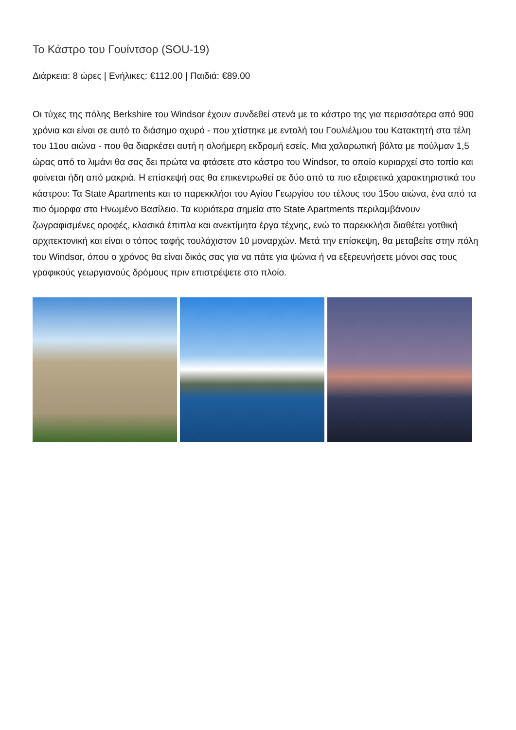Το Κάστρο του Γουίντσορ (SOU-19)
Διάρκεια: 8 ώρες | Ενήλικες: €112.00 | Παιδιά: €89.00
Οι τύχες της πόλης Berkshire του Windsor έχουν συνδεθεί στενά με το κάστρο της για περισσότερα από 900 χρόνια και είναι σε αυτό το διάσημο οχυρό - που χτίστηκε με εντολή του Γουλιέλμου του Κατακτητή στα τέλη του 11ου αιώνα - που θα διαρκέσει αυτή η ολοήμερη εκδρομή εσείς. Μια χαλαρωτική βόλτα με πούλμαν 1,5 ώρας από το λιμάνι θα σας δει πρώτα να φτάσετε στο κάστρο του Windsor, το οποίο κυριαρχεί στο τοπίο και φαίνεται ήδη από μακριά. Η επίσκεψή σας θα επικεντρωθεί σε δύο από τα πιο εξαιρετικά χαρακτηριστικά του κάστρου: Τα State Apartments και το παρεκκλήσι του Αγίου Γεωργίου του τέλους του 15ου αιώνα, ένα από τα πιο όμορφα στο Ηνωμένο Βασίλειο. Τα κυριότερα σημεία στο State Apartments περιλαμβάνουν ζωγραφισμένες οροφές, κλασικά έπιπλα και ανεκτίμητα έργα τέχνης, ενώ το παρεκκλήσι διαθέτει γοτθική αρχιτεκτονική και είναι ο τόπος ταφής τουλάχιστον 10 μοναρχών. Μετά την επίσκεψη, θα μεταβείτε στην πόλη του Windsor, όπου ο χρόνος θα είναι δικός σας για να πάτε για ψώνια ή να εξερευνήσετε μόνοι σας τους γραφικούς γεωργιανούς δρόμους πριν επιστρέψετε στο πλοίο.